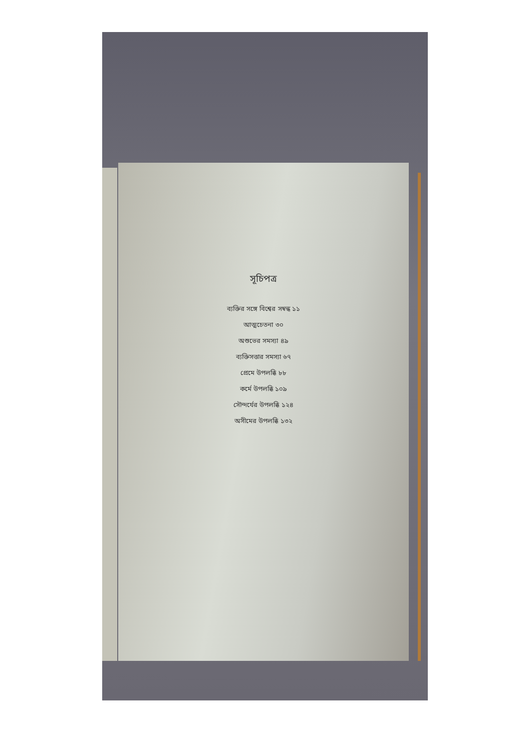সূচিপত্র
ব্যক্তির সঙ্গে বিশ্বের সম্বন্ধ ১১
আত্মচেতনা ৩০
অশুভের সমস্যা ৪৯
ব্যক্তিসত্তার সমস্যা ৬৭
প্রেমে উপলব্ধি ৮৮
কর্মে উপলব্ধি ১০৯
সৌন্দর্যের উপলব্ধি ১২৪
অসীমের উপলব্ধি ১৩২